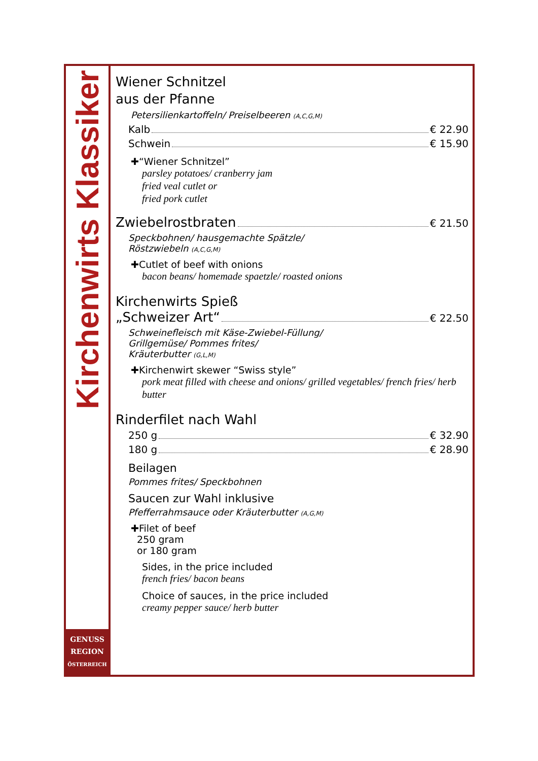Kirchenwirts Klassiker
GENUSS
REGION
ÖSTERREICH
Wiener Schnitzel
aus der Pfanne
Petersilienkartoffeln/ Preiselbeeren (A,C,G,M)
Kalb € 22.90
Schwein € 15.90
✚“Wiener Schnitzel”
parsley potatoes/ cranberry jam
fried veal cutlet or
fried pork cutlet
Zwiebelrostbraten € 21.50
Speckbohnen/ hausgemachte Spätzle/
Röstzwiebeln (A,C,G,M)
✚Cutlet of beef with onions
bacon beans/ homemade spaetzle/ roasted onions
Kirchenwirts Spieß
„Schweizer Art“ € 22.50
Schweinefleisch mit Käse-Zwiebel-Füllung/
Grillgemüse/ Pommes frites/
Kräuterbutter (G,L,M)
✚Kirchenwirt skewer “Swiss style”
pork meat filled with cheese and onions/ grilled vegetables/ french fries/ herb butter
Rinderfilet nach Wahl
250 g € 32.90
180 g € 28.90
Beilagen
Pommes frites/ Speckbohnen
Saucen zur Wahl inklusive
Pfefferrahmsauce oder Kräuterbutter (A,G,M)
✚Filet of beef
250 gram
or 180 gram
Sides, in the price included
french fries/ bacon beans
Choice of sauces, in the price included
creamy pepper sauce/ herb butter